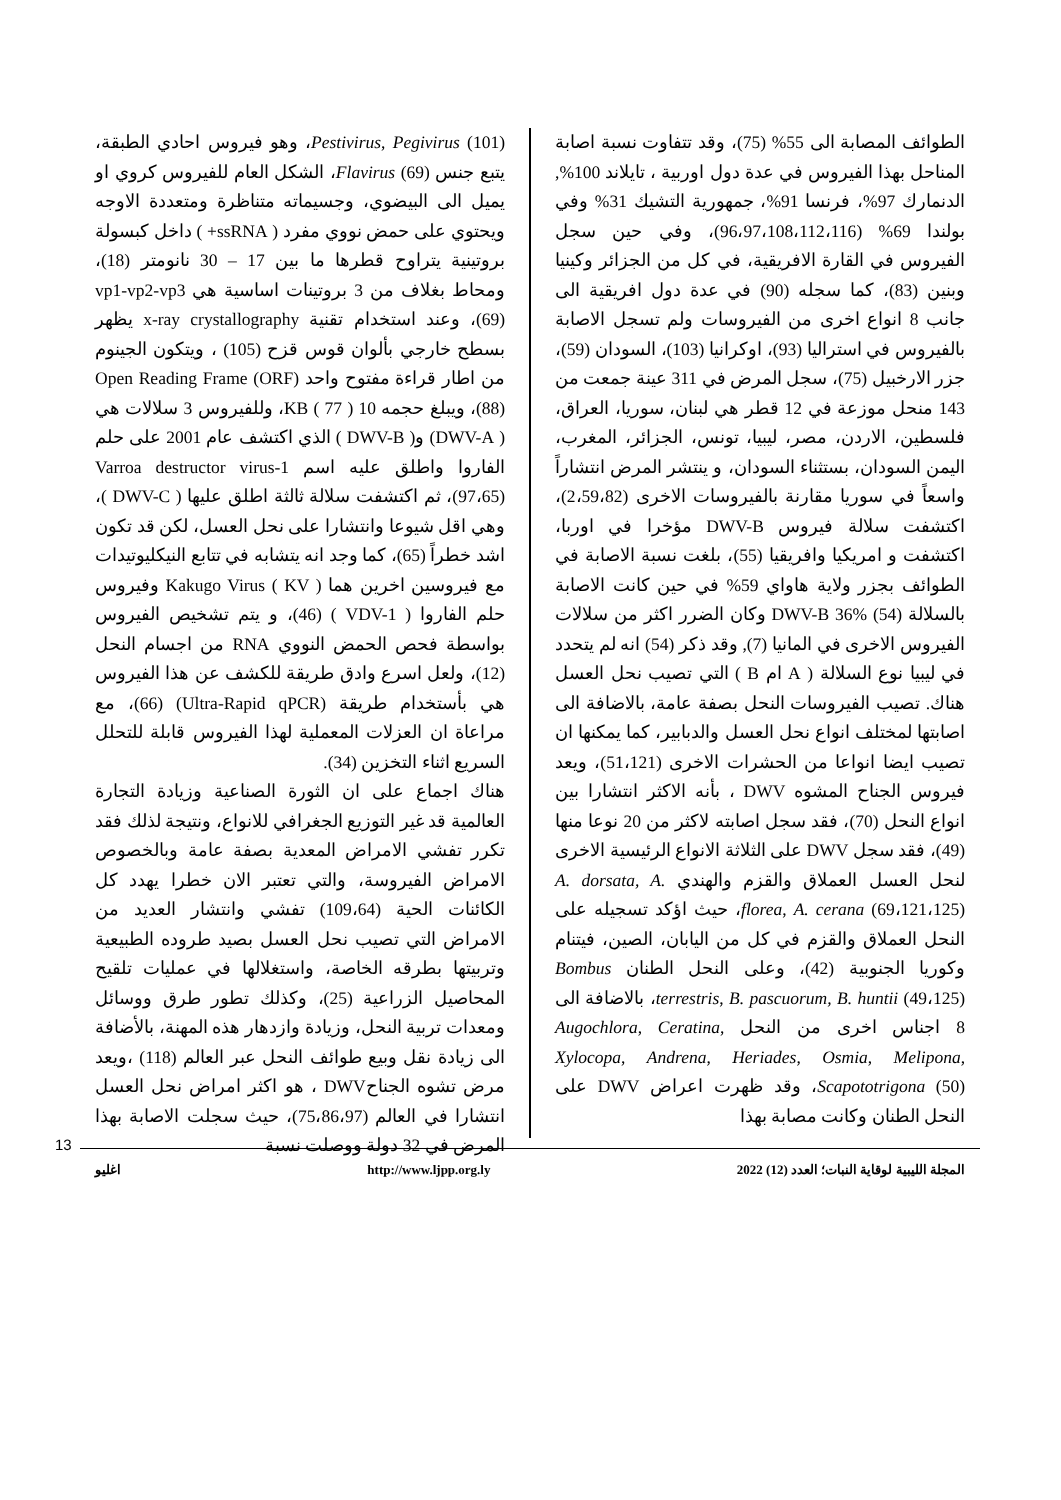Pestivirus, Pegivirus (101)، وهو فيروس احادي الطبقة، يتبع جنس Flavirus (69)، الشكل العام للفيروس كروي او يميل الى البيضوي، وجسيماته متناظرة ومتعددة الاوجه ويحتوي على حمض نووي مفرد ( ssRNA+ ) داخل كبسولة بروتينية يتراوح قطرها ما بين 17 – 30 نانومتر (18)، ومحاط بغلاف من 3 بروتينات اساسية هي vp1-vp2-vp3 (69)، وعند استخدام تقنية x-ray crystallography يظهر بسطح خارجي بألوان قوس قزح (105) ، ويتكون الجينوم من اطار قراءة مفتوح واحد Open Reading Frame (ORF) (88)، ويبلغ حجمه 10 KB ( 77 )، وللفيروس 3 سلالات هي ( DWV-A) و( DWV-B ) الذي اكتشف عام 2001 على حلم الفاروا واطلق عليه اسم Varroa destructor virus-1 (97،65)، ثم اكتشفت سلالة ثالثة اطلق عليها ( DWV-C )، وهي اقل شيوعا وانتشارا على نحل العسل، لكن قد تكون اشد خطراً (65)، كما وجد انه يتشابه في تتابع النيكليوتيدات مع فيروسين اخرين هما Kakugo Virus ( KV ) وفيروس حلم الفاروا ( VDV-1 ) (46)، و يتم تشخيص الفيروس بواسطة فحص الحمض النووي RNA من اجسام النحل (12)، ولعل اسرع وادق طريقة للكشف عن هذا الفيروس هي بأستخدام طريقة (Ultra-Rapid qPCR) (66)، مع مراعاة ان العزلات المعملية لهذا الفيروس قابلة للتحلل السريع اثناء التخزين (34).
هناك اجماع على ان الثورة الصناعية وزيادة التجارة العالمية قد غير التوزيع الجغرافي للانواع، ونتيجة لذلك فقد تكرر تفشي الامراض المعدية بصفة عامة وبالخصوص الامراض الفيروسة، والتي تعتبر الان خطرا يهدد كل الكائنات الحية (109،64) تفشي وانتشار العديد من الامراض التي تصيب نحل العسل بصيد طروده الطبيعية وتربيتها بطرقه الخاصة، واستغلالها في عمليات تلقيح المحاصيل الزراعية (25)، وكذلك تطور طرق ووسائل ومعدات تربية النحل، وزيادة وازدهار هذه المهنة، بالأضافة الى زيادة نقل وبيع طوائف النحل عبر العالم (118) ،ويعد مرض تشوه الجناحDWV ، هو اكثر امراض نحل العسل انتشارا في العالم (75،86،97)، حيث سجلت الاصابة بهذا المرض في 32 دولة ووصلت نسبة
الطوائف المصابة الى 55% (75)، وقد تتفاوت نسبة اصابة المناحل بهذا الفيروس في عدة دول اوربية ، تايلاند 100%, الدنمارك 97%، فرنسا 91%، جمهورية التشيك 31% وفي بولندا 69% (96،97،108،112،116)، وفي حين سجل الفيروس في القارة الافريقية، في كل من الجزائر وكينيا وبنين (83)، كما سجله (90) في عدة دول افريقية الى جانب 8 انواع اخرى من الفيروسات ولم تسجل الاصابة بالفيروس في استراليا (93)، اوكرانيا (103)، السودان (59)، جزر الارخبيل (75)، سجل المرض في 311 عينة جمعت من 143 منحل موزعة في 12 قطر هي لبنان، سوريا، العراق، فلسطين، الاردن، مصر، ليبيا، تونس، الجزائر، المغرب، اليمن السودان، بستثناء السودان، و ينتشر المرض انتشاراً واسعاً في سوريا مقارنة بالفيروسات الاخرى (2،59،82)، اكتشفت سلالة فيروس DWV-B مؤخرا في اوربا، اكتشفت و امريكيا وافريقيا (55)، بلغت نسبة الاصابة في الطوائف بجزر ولاية هاواي 59% في حين كانت الاصابة بالسلالة DWV-B 36% (54) وكان الضرر اكثر من سلالات الفيروس الاخرى في المانيا (7), وقد ذكر (54) انه لم يتحدد في ليبيا نوع السلالة ( A ام B ) التي تصيب نحل العسل هناك. تصيب الفيروسات النحل بصفة عامة، بالاضافة الى اصابتها لمختلف انواع نحل العسل والدبابير، كما يمكنها ان تصيب ايضا انواعا من الحشرات الاخرى (51،121)، ويعد فيروس الجناح المشوه DWV ، بأنه الاكثر انتشارا بين انواع النحل (70)، فقد سجل اصابته لاكثر من 20 نوعا منها (49)، فقد سجل DWV على الثلاثة الانواع الرئيسية الاخرى لنحل العسل العملاق والقزم والهندي A. dorsata, A. florea, A. cerana (69،121،125)، حيث اؤكد تسجيله على النحل العملاق والقزم في كل من اليابان، الصين، فيتنام وكوريا الجنوبية (42)، وعلى النحل الطنان Bombus terrestris, B. pascuorum, B. huntii (49،125)، بالاضافة الى 8 اجناس اخرى من النحل Augochlora, Ceratina, Xylocopa, Andrena, Heriades, Osmia, Melipona, Scapototrigona (50)، وقد ظهرت اعراض DWV على النحل الطنان وكانت مصابة بهذا
13
المجلة الليبية لوقاية النبات؛ العدد (12) 2022 http://www.ljpp.org.ly اغليو